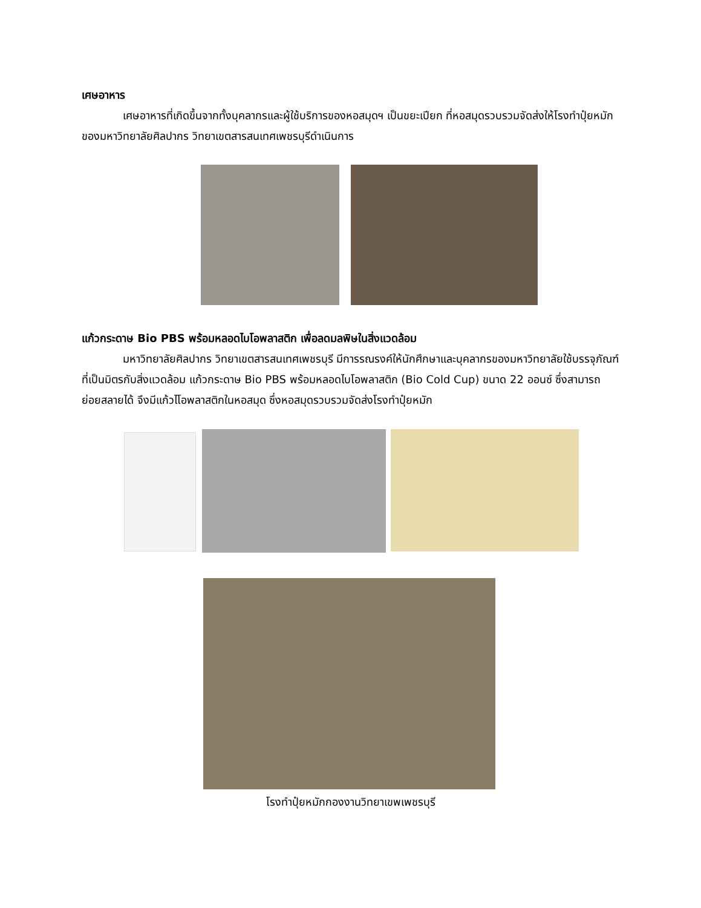เศษอาหาร
เศษอาหารที่เกิดขึ้นจากทั้งบุคลากรและผู้ใช้บริการของหอสมุดฯ เป็นขยะเปียก ที่หอสมุดรวบรวมจัดส่งให้โรงทำปุ๋ยหมักของมหาวิทยาลัยศิลปากร วิทยาเขตสารสนเทศเพชรบุรีดำเนินการ
แก้วกระดาษ Bio PBS พร้อมหลอดไบโอพลาสติก เพื่อลดมลพิษในสิ่งแวดล้อม
มหาวิทยาลัยศิลปากร วิทยาเขตสารสนเทศเพชรบุรี มีการรณรงค์ให้นักศึกษาและบุคลากรของมหาวิทยาลัยใช้บรรจุภัณฑ์ที่เป็นมิตรกับสิ่งแวดล้อม แก้วกระดาษ Bio PBS พร้อมหลอดไบโอพลาสติก (Bio Cold Cup) ขนาด 22 ออนซ์ ซึ่งสามารถย่อยสลายได้ จึงมีแก้วไโอพลาสติกในหอสมุด ซึ่งหอสมุดรวบรวมจัดส่งโรงทำปุ๋ยหมัก
โรงทำปุ๋ยหมักกองงานวิทยาเขพเพชรบุรี